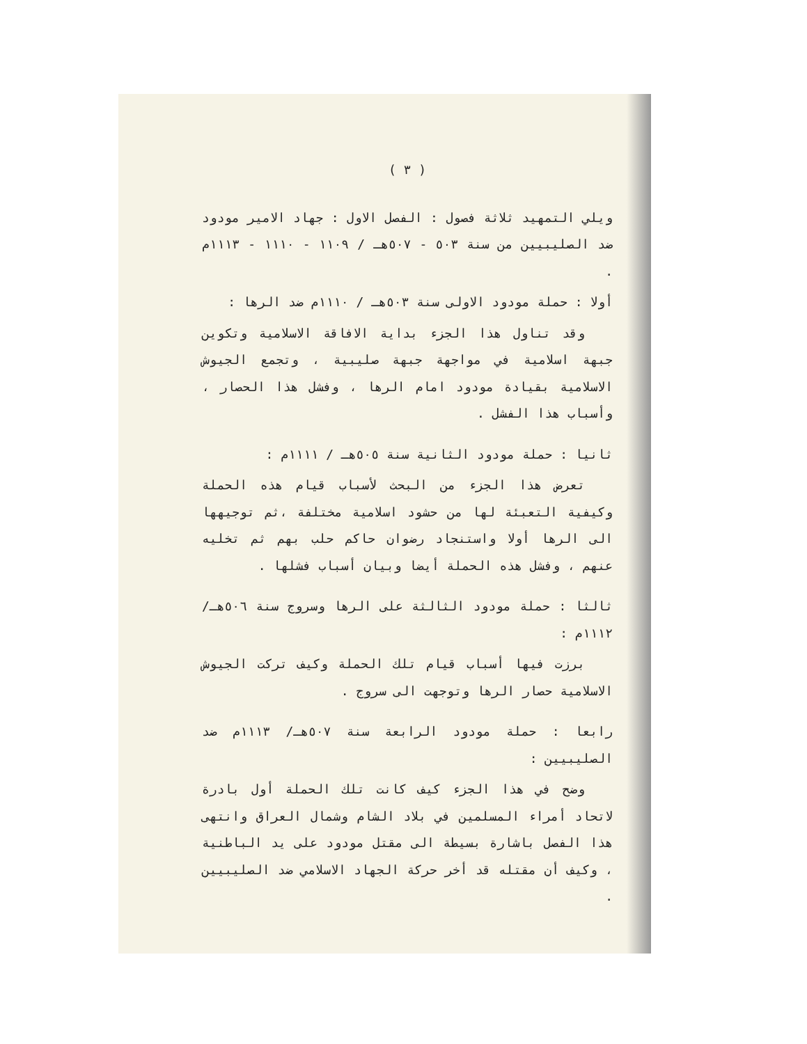( ٣ )
ويلي التمهيد ثلاثة فصول : الفصل الاول : جهاد الامير مودود ضد الصليبيين من سنة ٥٠٣ - ٥٠٧هـ / ١١٠٩ - ١١١٠ - ١١١٣م .
أولا : حملة مودود الاولى سنة ٥٠٣هـ / ١١١٠م ضد الرها :
وقد تناول هذا الجزء بداية الافاقة الاسلامية وتكوين جبهة اسلامية في مواجهة جبهة صليبية ، وتجمع الجيوش الاسلامية بقيادة مودود امام الرها ، وفشل هذا الحصار ، وأسباب هذا الفشل .
ثانيا : حملة مودود الثانية سنة ٥٠٥هـ / ١١١١م :
تعرض هذا الجزء من البحث لأسباب قيام هذه الحملة وكيفية التعبئة لها من حشود اسلامية مختلفة ،ثم توجيهها الى الرها أولا واستنجاد رضوان حاكم حلب بهم ثم تخليه عنهم ، وفشل هذه الحملة أيضا وبيان أسباب فشلها .
ثالثا : حملة مودود الثالثة على الرها وسروج سنة ٥٠٦هـ/ ١١١٢م :
برزت فيها أسباب قيام تلك الحملة وكيف تركت الجيوش الاسلامية حصار الرها وتوجهت الى سروج .
رابعا : حملة مودود الرابعة سنة ٥٠٧هـ/ ١١١٣م ضد الصليبيين :
وضح في هذا الجزء كيف كانت تلك الحملة أول بادرة لاتحاد أمراء المسلمين في بلاد الشام وشمال العراق وانتهى هذا الفصل باشارة بسيطة الى مقتل مودود على يد الباطنية ، وكيف أن مقتله قد أخر حركة الجهاد الاسلامي ضد الصليبيين .